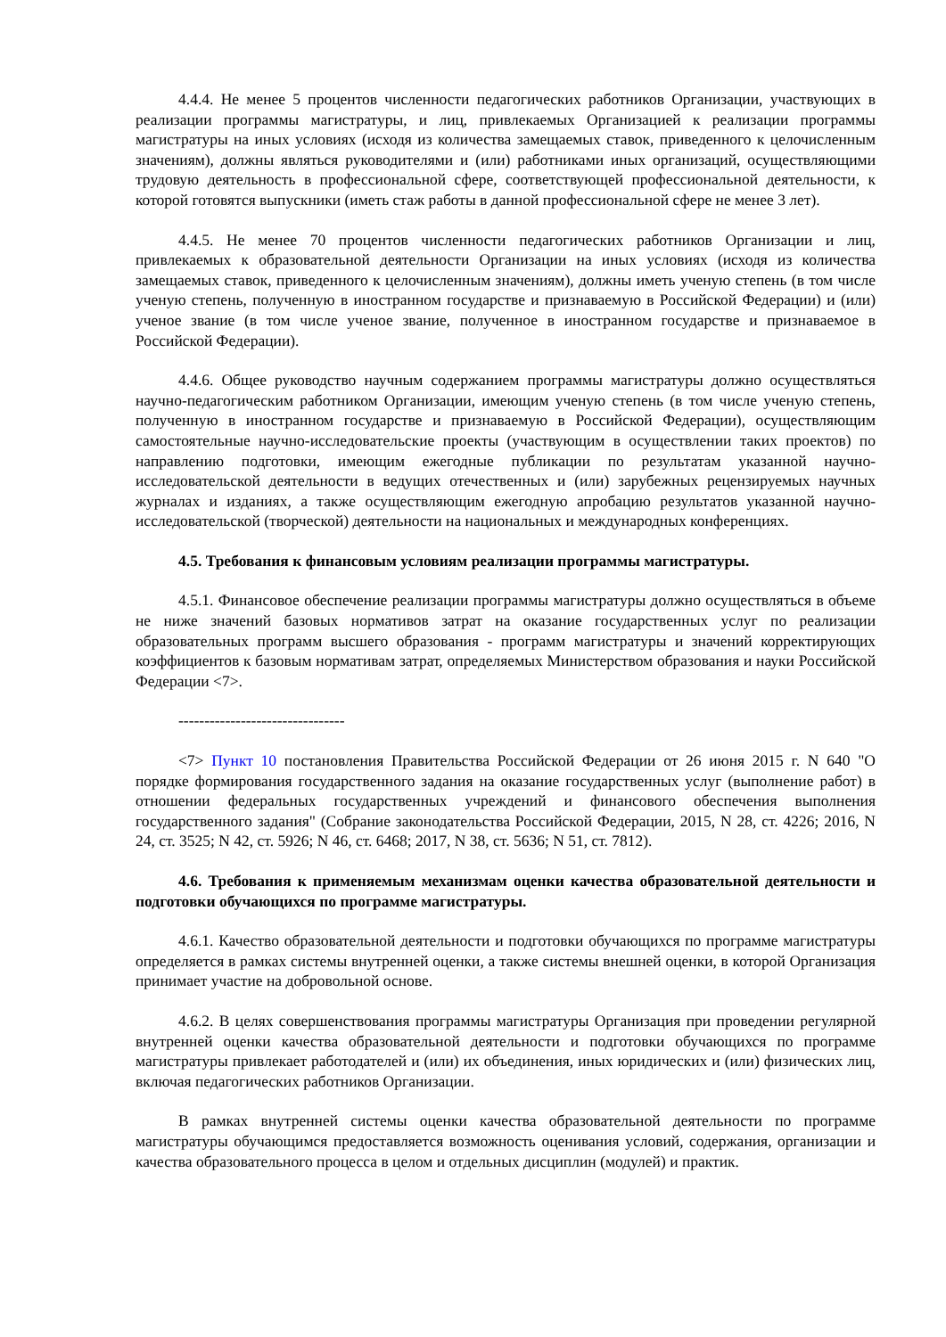4.4.4. Не менее 5 процентов численности педагогических работников Организации, участвующих в реализации программы магистратуры, и лиц, привлекаемых Организацией к реализации программы магистратуры на иных условиях (исходя из количества замещаемых ставок, приведенного к целочисленным значениям), должны являться руководителями и (или) работниками иных организаций, осуществляющими трудовую деятельность в профессиональной сфере, соответствующей профессиональной деятельности, к которой готовятся выпускники (иметь стаж работы в данной профессиональной сфере не менее 3 лет).
4.4.5. Не менее 70 процентов численности педагогических работников Организации и лиц, привлекаемых к образовательной деятельности Организации на иных условиях (исходя из количества замещаемых ставок, приведенного к целочисленным значениям), должны иметь ученую степень (в том числе ученую степень, полученную в иностранном государстве и признаваемую в Российской Федерации) и (или) ученое звание (в том числе ученое звание, полученное в иностранном государстве и признаваемое в Российской Федерации).
4.4.6. Общее руководство научным содержанием программы магистратуры должно осуществляться научно-педагогическим работником Организации, имеющим ученую степень (в том числе ученую степень, полученную в иностранном государстве и признаваемую в Российской Федерации), осуществляющим самостоятельные научно-исследовательские проекты (участвующим в осуществлении таких проектов) по направлению подготовки, имеющим ежегодные публикации по результатам указанной научно-исследовательской деятельности в ведущих отечественных и (или) зарубежных рецензируемых научных журналах и изданиях, а также осуществляющим ежегодную апробацию результатов указанной научно-исследовательской (творческой) деятельности на национальных и международных конференциях.
4.5. Требования к финансовым условиям реализации программы магистратуры.
4.5.1. Финансовое обеспечение реализации программы магистратуры должно осуществляться в объеме не ниже значений базовых нормативов затрат на оказание государственных услуг по реализации образовательных программ высшего образования - программ магистратуры и значений корректирующих коэффициентов к базовым нормативам затрат, определяемых Министерством образования и науки Российской Федерации <7>.
--------------------------------
<7> Пункт 10 постановления Правительства Российской Федерации от 26 июня 2015 г. N 640 "О порядке формирования государственного задания на оказание государственных услуг (выполнение работ) в отношении федеральных государственных учреждений и финансового обеспечения выполнения государственного задания" (Собрание законодательства Российской Федерации, 2015, N 28, ст. 4226; 2016, N 24, ст. 3525; N 42, ст. 5926; N 46, ст. 6468; 2017, N 38, ст. 5636; N 51, ст. 7812).
4.6. Требования к применяемым механизмам оценки качества образовательной деятельности и подготовки обучающихся по программе магистратуры.
4.6.1. Качество образовательной деятельности и подготовки обучающихся по программе магистратуры определяется в рамках системы внутренней оценки, а также системы внешней оценки, в которой Организация принимает участие на добровольной основе.
4.6.2. В целях совершенствования программы магистратуры Организация при проведении регулярной внутренней оценки качества образовательной деятельности и подготовки обучающихся по программе магистратуры привлекает работодателей и (или) их объединения, иных юридических и (или) физических лиц, включая педагогических работников Организации.
В рамках внутренней системы оценки качества образовательной деятельности по программе магистратуры обучающимся предоставляется возможность оценивания условий, содержания, организации и качества образовательного процесса в целом и отдельных дисциплин (модулей) и практик.